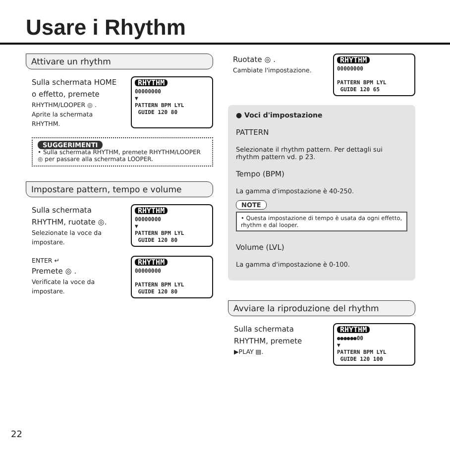Usare i Rhythm
Attivare un rhythm
Sulla schermata HOME
o effetto, premete
RHYTHM/LOOPER ◎ .
Aprite la schermata
RHYTHM.
RHYTHM
00000000
▼
PATTERN BPM LYL
GUIDE 120 80
SUGGERIMENTI
• Sulla schermata RHYTHM, premete RHYTHM/LOOPER ◎ per passare alla schermata LOOPER.
Impostare pattern, tempo e volume
Sulla schermata
RHYTHM, ruotate ◎.
Selezionate la voce da
impostare.
RHYTHM
00000000
▼
PATTERN BPM LYL
GUIDE 120 80
ENTER ↵
Premete ◎ .
Verificate la voce da
impostare.
RHYTHM
00000000
PATTERN BPM LYL
GUIDE 120 80
Ruotate ◎ .
Cambiate l'impostazione.
RHYTHM
00000000
PATTERN BPM LYL
GUIDE 120 65
● Voci d'impostazione
PATTERN
Selezionate il rhythm pattern. Per dettagli sui rhythm pattern vd. p 23.
Tempo (BPM)
La gamma d'impostazione è 40-250.
NOTE
• Questa impostazione di tempo è usata da ogni effetto, rhythm e dal looper.
Volume (LVL)
La gamma d'impostazione è 0-100.
Avviare la riproduzione del rhythm
Sulla schermata
RHYTHM, premete
▶PLAY ▤.
RHYTHM
●●●●●●00
▼
PATTERN BPM LYL
GUIDE 120 100
22